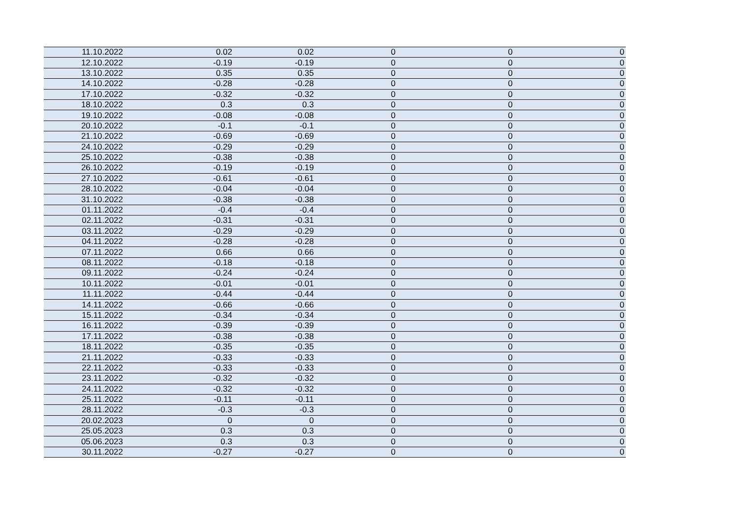| 11.10.2022 | 0.02 | 0.02 | 0 | 0 | 0 |
| 12.10.2022 | -0.19 | -0.19 | 0 | 0 | 0 |
| 13.10.2022 | 0.35 | 0.35 | 0 | 0 | 0 |
| 14.10.2022 | -0.28 | -0.28 | 0 | 0 | 0 |
| 17.10.2022 | -0.32 | -0.32 | 0 | 0 | 0 |
| 18.10.2022 | 0.3 | 0.3 | 0 | 0 | 0 |
| 19.10.2022 | -0.08 | -0.08 | 0 | 0 | 0 |
| 20.10.2022 | -0.1 | -0.1 | 0 | 0 | 0 |
| 21.10.2022 | -0.69 | -0.69 | 0 | 0 | 0 |
| 24.10.2022 | -0.29 | -0.29 | 0 | 0 | 0 |
| 25.10.2022 | -0.38 | -0.38 | 0 | 0 | 0 |
| 26.10.2022 | -0.19 | -0.19 | 0 | 0 | 0 |
| 27.10.2022 | -0.61 | -0.61 | 0 | 0 | 0 |
| 28.10.2022 | -0.04 | -0.04 | 0 | 0 | 0 |
| 31.10.2022 | -0.38 | -0.38 | 0 | 0 | 0 |
| 01.11.2022 | -0.4 | -0.4 | 0 | 0 | 0 |
| 02.11.2022 | -0.31 | -0.31 | 0 | 0 | 0 |
| 03.11.2022 | -0.29 | -0.29 | 0 | 0 | 0 |
| 04.11.2022 | -0.28 | -0.28 | 0 | 0 | 0 |
| 07.11.2022 | 0.66 | 0.66 | 0 | 0 | 0 |
| 08.11.2022 | -0.18 | -0.18 | 0 | 0 | 0 |
| 09.11.2022 | -0.24 | -0.24 | 0 | 0 | 0 |
| 10.11.2022 | -0.01 | -0.01 | 0 | 0 | 0 |
| 11.11.2022 | -0.44 | -0.44 | 0 | 0 | 0 |
| 14.11.2022 | -0.66 | -0.66 | 0 | 0 | 0 |
| 15.11.2022 | -0.34 | -0.34 | 0 | 0 | 0 |
| 16.11.2022 | -0.39 | -0.39 | 0 | 0 | 0 |
| 17.11.2022 | -0.38 | -0.38 | 0 | 0 | 0 |
| 18.11.2022 | -0.35 | -0.35 | 0 | 0 | 0 |
| 21.11.2022 | -0.33 | -0.33 | 0 | 0 | 0 |
| 22.11.2022 | -0.33 | -0.33 | 0 | 0 | 0 |
| 23.11.2022 | -0.32 | -0.32 | 0 | 0 | 0 |
| 24.11.2022 | -0.32 | -0.32 | 0 | 0 | 0 |
| 25.11.2022 | -0.11 | -0.11 | 0 | 0 | 0 |
| 28.11.2022 | -0.3 | -0.3 | 0 | 0 | 0 |
| 20.02.2023 | 0 | 0 | 0 | 0 | 0 |
| 25.05.2023 | 0.3 | 0.3 | 0 | 0 | 0 |
| 05.06.2023 | 0.3 | 0.3 | 0 | 0 | 0 |
| 30.11.2022 | -0.27 | -0.27 | 0 | 0 | 0 |